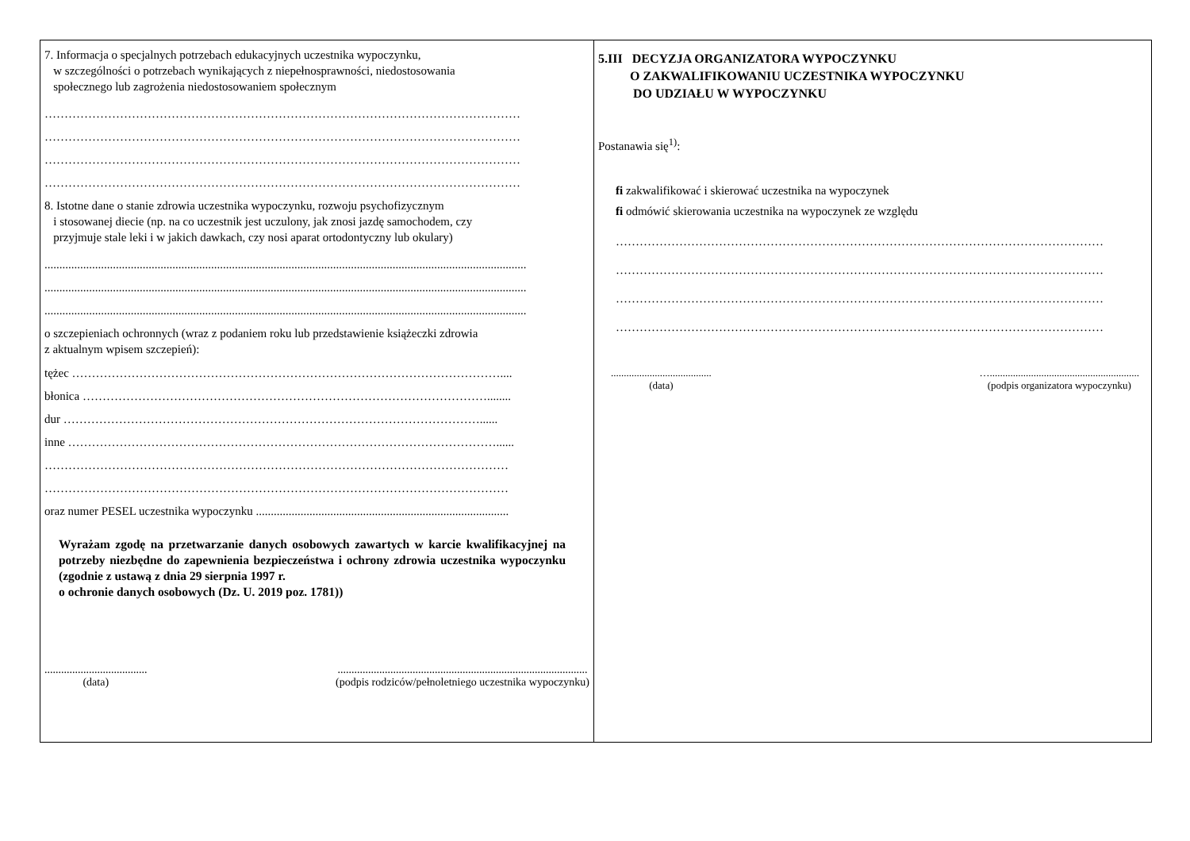7. Informacja o specjalnych potrzebach edukacyjnych uczestnika wypoczynku,
w szczególności o potrzebach wynikających z niepełnosprawności, niedostosowania
społecznego lub zagrożenia niedostosowaniem społecznym
…………………………………………………………………………………………………………
…………………………………………………………………………………………………………
…………………………………………………………………………………………………………
…………………………………………………………………………………………………………
8. Istotne dane o stanie zdrowia uczestnika wypoczynku, rozwoju psychofizycznym
i stosowanej diecie (np. na co uczestnik jest uczulony, jak znosi jazdę samochodem, czy
przyjmuje stale leki i w jakich dawkach, czy nosi aparat ortodontyczny lub okulary)
..................................................................................................................................................................
..................................................................................................................................................................
..................................................................................................................................................................
o szczepieniach ochronnych (wraz z podaniem roku lub przedstawienie książeczki zdrowia
z aktualnym wpisem szczepień):
tężec ………………………………………………………………………………………………....
błonica …………………………………………………………………………………………........
dur ……………………………………………………………………………………………......
inne ………………………………………………………………………………………………......
………………………………………………………………………………………………………
………………………………………………………………………………………………………
oraz numer PESEL uczestnika wypoczynku .....................................................................................
Wyrażam zgodę na przetwarzanie danych osobowych zawartych w karcie kwalifikacyjnej na potrzeby niezbędne do zapewnienia bezpieczeństwa i ochrony zdrowia uczestnika wypoczynku (zgodnie z ustawą z dnia 29 sierpnia 1997 r.
o ochronie danych osobowych (Dz. U. 2019 poz. 1781))
.....................................
(data)
..........................................................................................
(podpis rodziców/pełnoletniego uczestnika wypoczynku)
5.III DECYZJA ORGANIZATORA WYPOCZYNKU
O ZAKWALIFIKOWANIU UCZESTNIKA WYPOCZYNKU
DO UDZIAŁU W WYPOCZYNKU
Postanawia się<sup>1)</sup>:
fi zakwalifikować i skierować uczestnika na wypoczynek
fi odmówić skierowania uczestnika na wypoczynek ze względu
……………………………………………………………………………………………………………
……………………………………………………………………………………………………………
……………………………………………………………………………………………………………
……………………………………………………………………………………………………………
.......................................
(data)
…..........................................................
(podpis organizatora wypoczynku)